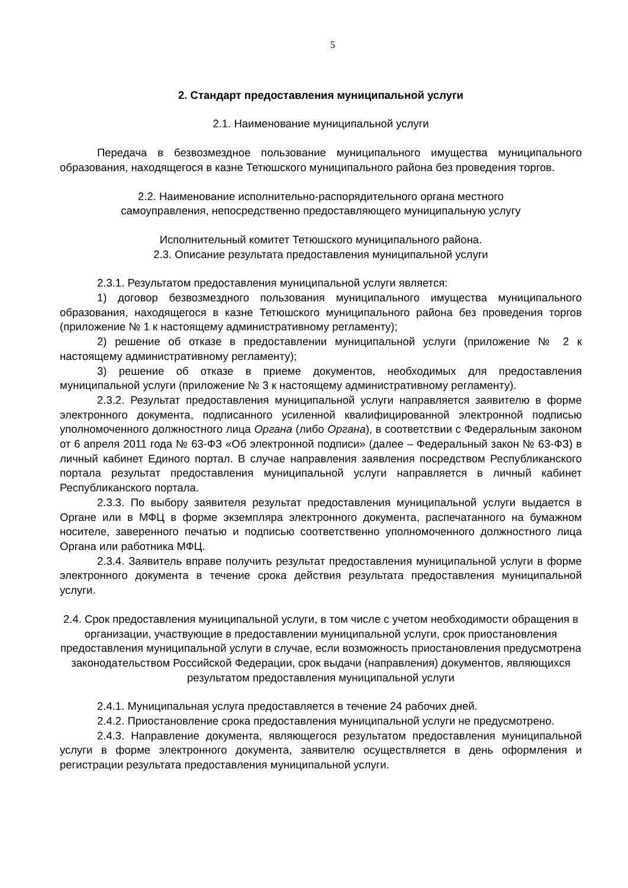5
2. Стандарт предоставления муниципальной услуги
2.1. Наименование муниципальной услуги
Передача в безвозмездное пользование муниципального имущества муниципального образования, находящегося в казне Тетюшского муниципального района без проведения торгов.
2.2. Наименование исполнительно-распорядительного органа местного
самоуправления, непосредственно предоставляющего муниципальную услугу
Исполнительный комитет Тетюшского муниципального района.
2.3. Описание результата предоставления муниципальной услуги
2.3.1. Результатом предоставления муниципальной услуги является:
1) договор безвозмездного пользования муниципального имущества муниципального образования, находящегося в казне Тетюшского муниципального района без проведения торгов (приложение № 1 к настоящему административному регламенту);
2) решение об отказе в предоставлении муниципальной услуги (приложение № 2 к настоящему административному регламенту);
3) решение об отказе в приеме документов, необходимых для предоставления муниципальной услуги (приложение № 3 к настоящему административному регламенту).
2.3.2. Результат предоставления муниципальной услуги направляется заявителю в форме электронного документа, подписанного усиленной квалифицированной электронной подписью уполномоченного должностного лица Органа (либо Органа), в соответствии с Федеральным законом от 6 апреля 2011 года № 63-ФЗ «Об электронной подписи» (далее – Федеральный закон № 63-ФЗ) в личный кабинет Единого портал. В случае направления заявления посредством Республиканского портала результат предоставления муниципальной услуги направляется в личный кабинет Республиканского портала.
2.3.3. По выбору заявителя результат предоставления муниципальной услуги выдается в Органе или в МФЦ в форме экземпляра электронного документа, распечатанного на бумажном носителе, заверенного печатью и подписью соответственно уполномоченного должностного лица Органа или работника МФЦ.
2.3.4. Заявитель вправе получить результат предоставления муниципальной услуги в форме электронного документа в течение срока действия результата предоставления муниципальной услуги.
2.4. Срок предоставления муниципальной услуги, в том числе с учетом необходимости обращения в организации, участвующие в предоставлении муниципальной услуги, срок приостановления предоставления муниципальной услуги в случае, если возможность приостановления предусмотрена законодательством Российской Федерации, срок выдачи (направления) документов, являющихся результатом предоставления муниципальной услуги
2.4.1. Муниципальная услуга предоставляется в течение 24 рабочих дней.
2.4.2. Приостановление срока предоставления муниципальной услуги не предусмотрено.
2.4.3. Направление документа, являющегося результатом предоставления муниципальной услуги в форме электронного документа, заявителю осуществляется в день оформления и регистрации результата предоставления муниципальной услуги.